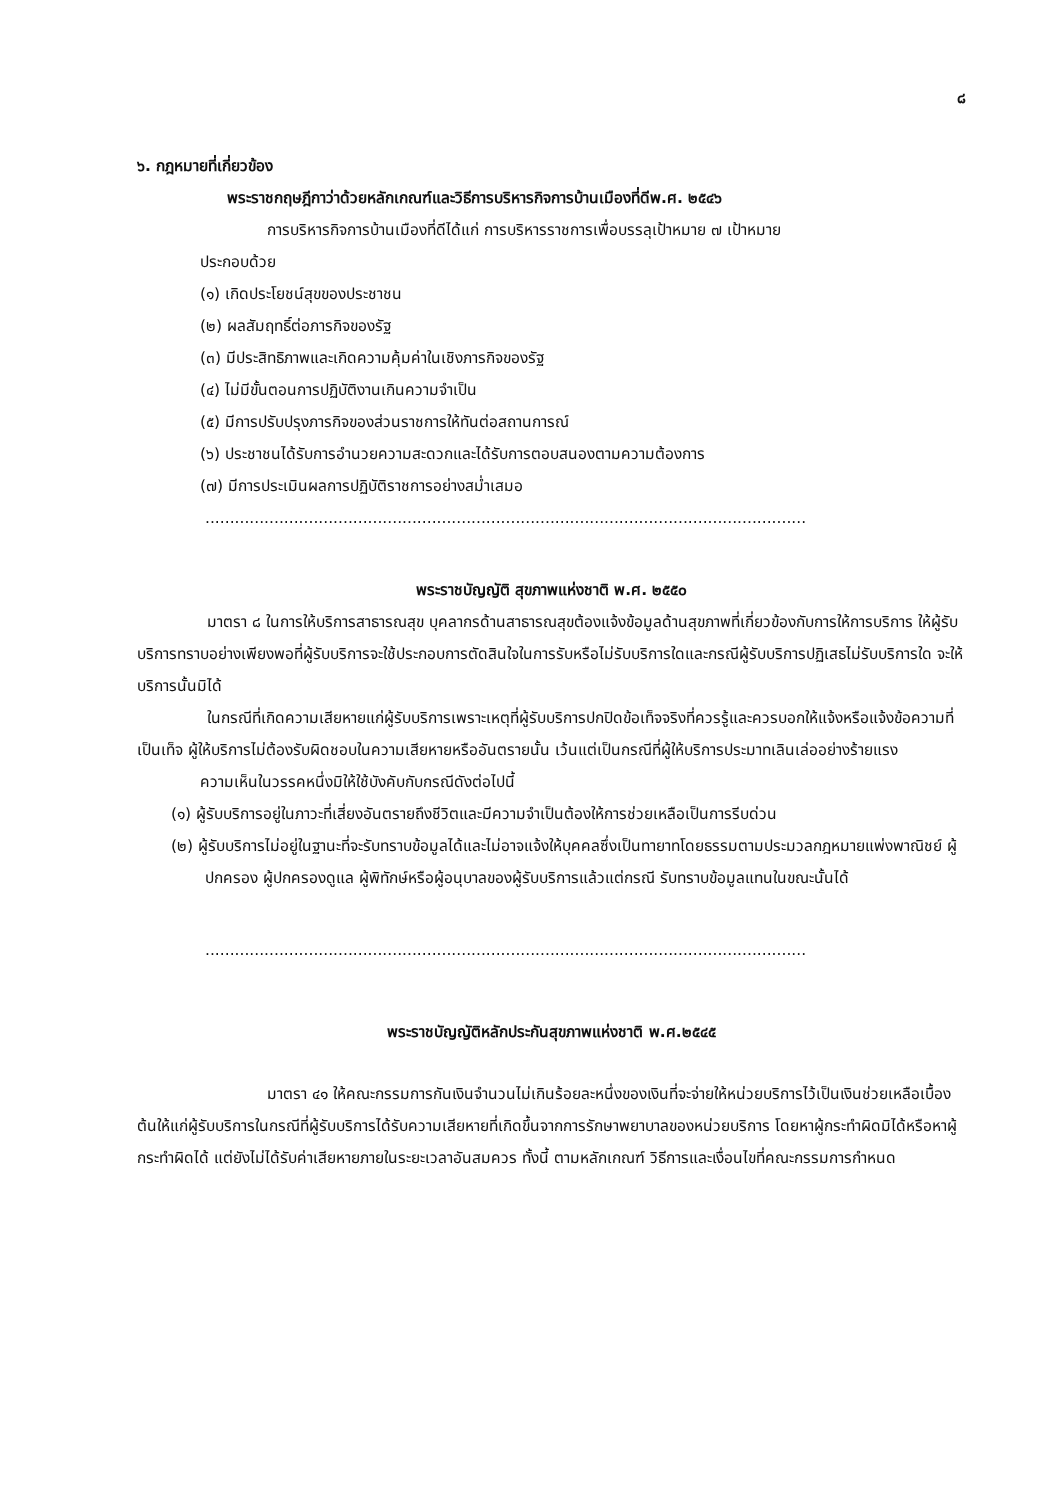๘
๖. กฎหมายที่เกี่ยวข้อง
พระราชกฤษฎีกาว่าด้วยหลักเกณฑ์และวิธีการบริหารกิจการบ้านเมืองที่ดีพ.ศ. ๒๕๔๖
การบริหารกิจการบ้านเมืองที่ดีได้แก่ การบริหารราชการเพื่อบรรลุเป้าหมาย ๗ เป้าหมาย
ประกอบด้วย
(๑) เกิดประโยชน์สุขของประชาชน
(๒) ผลสัมฤทธิ์ต่อภารกิจของรัฐ
(๓) มีประสิทธิภาพและเกิดความคุ้มค่าในเชิงภารกิจของรัฐ
(๔) ไม่มีขั้นตอนการปฏิบัติงานเกินความจำเป็น
(๕) มีการปรับปรุงภารกิจของส่วนราชการให้ทันต่อสถานการณ์
(๖) ประชาชนได้รับการอำนวยความสะดวกและได้รับการตอบสนองตามความต้องการ
(๗) มีการประเมินผลการปฏิบัติราชการอย่างสม่ำเสมอ
..........................................................................................................................
พระราชบัญญัติ สุขภาพแห่งชาติ พ.ศ. ๒๕๕๐
มาตรา ๘ ในการให้บริการสาธารณสุข บุคลากรด้านสาธารณสุขต้องแจ้งข้อมูลด้านสุขภาพที่เกี่ยวข้องกับการให้การบริการ ให้ผู้รับบริการทราบอย่างเพียงพอที่ผู้รับบริการจะใช้ประกอบการตัดสินใจในการรับหรือไม่รับบริการใดและกรณีผู้รับบริการปฏิเสธไม่รับบริการใด จะให้บริการนั้นมิได้
ในกรณีที่เกิดความเสียหายแก่ผู้รับบริการเพราะเหตุที่ผู้รับบริการปกปิดข้อเท็จจริงที่ควรรู้และควรบอกให้แจ้งหรือแจ้งข้อความที่เป็นเท็จ ผู้ให้บริการไม่ต้องรับผิดชอบในความเสียหายหรืออันตรายนั้น เว้นแต่เป็นกรณีที่ผู้ให้บริการประมาทเลินเล่ออย่างร้ายแรง
ความเห็นในวรรคหนึ่งมิให้ใช้บังคับกับกรณีดังต่อไปนี้
(๑) ผู้รับบริการอยู่ในภาวะที่เสี่ยงอันตรายถึงชีวิตและมีความจำเป็นต้องให้การช่วยเหลือเป็นการรีบด่วน
(๒) ผู้รับบริการไม่อยู่ในฐานะที่จะรับทราบข้อมูลได้และไม่อาจแจ้งให้บุคคลซึ่งเป็นทายาทโดยธรรมตามประมวลกฎหมายแพ่งพาณิชย์ ผู้ปกครอง ผู้ปกครองดูแล ผู้พิทักษ์หรือผู้อนุบาลของผู้รับบริการแล้วแต่กรณี รับทราบข้อมูลแทนในขณะนั้นได้
..........................................................................................................................
พระราชบัญญัติหลักประกันสุขภาพแห่งชาติ พ.ศ.๒๕๔๕
มาตรา ๔๑ ให้คณะกรรมการกันเงินจำนวนไม่เกินร้อยละหนึ่งของเงินที่จะจ่ายให้หน่วยบริการไว้เป็นเงินช่วยเหลือเบื้องต้นให้แก่ผู้รับบริการในกรณีที่ผู้รับบริการได้รับความเสียหายที่เกิดขึ้นจากการรักษาพยาบาลของหน่วยบริการ โดยหาผู้กระทำผิดมิได้หรือหาผู้กระทำผิดได้ แต่ยังไม่ได้รับค่าเสียหายภายในระยะเวลาอันสมควร ทั้งนี้ ตามหลักเกณฑ์ วิธีการและเงื่อนไขที่คณะกรรมการกำหนด